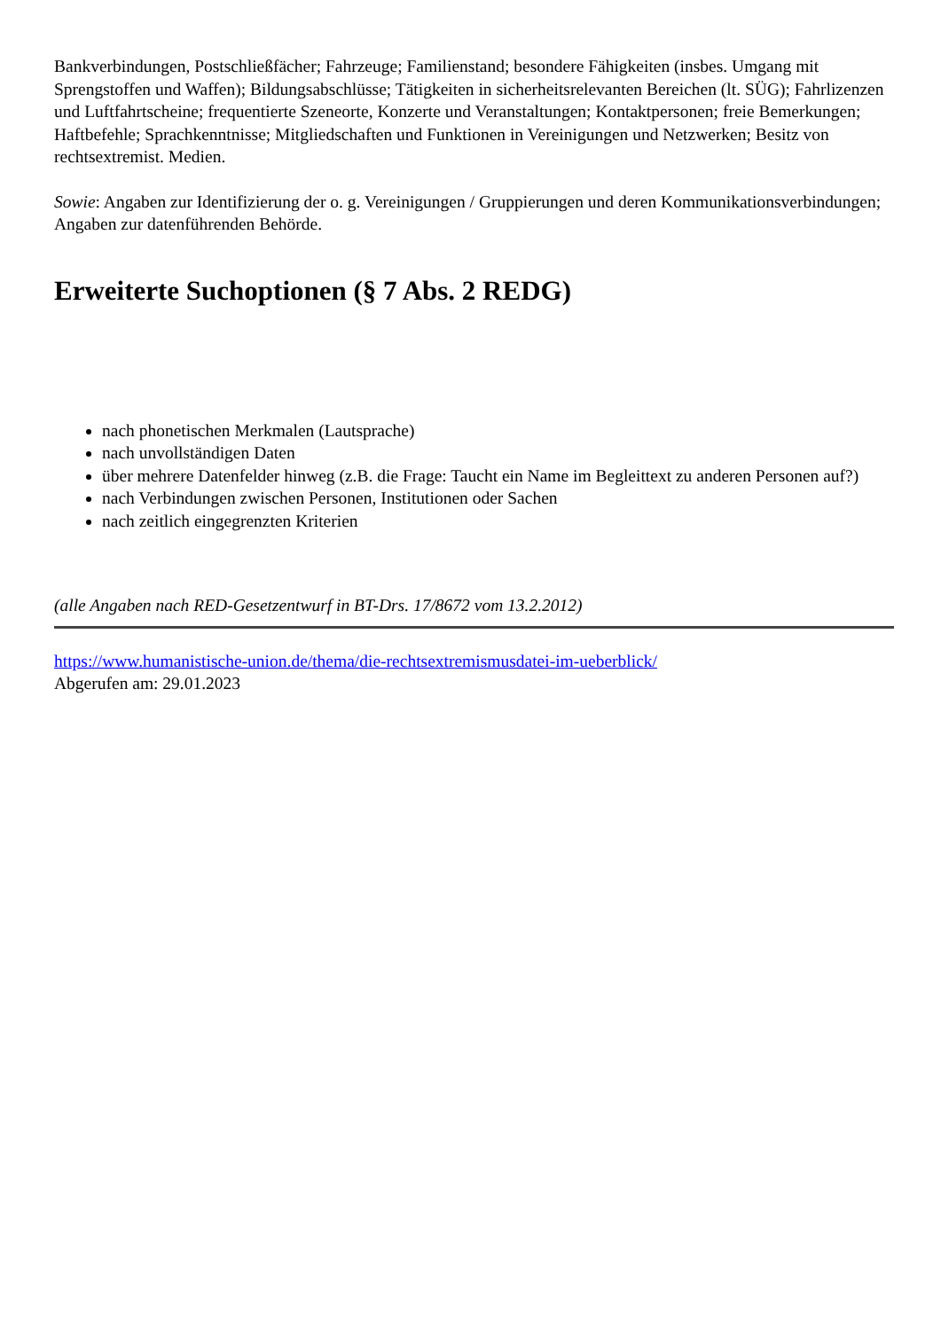Bankverbindungen, Postschließfächer; Fahrzeuge; Familienstand; besondere Fähigkeiten (insbes. Umgang mit Sprengstoffen und Waffen); Bildungsabschlüsse; Tätigkeiten in sicherheitsrelevanten Bereichen (lt. SÜG); Fahrlizenzen und Luftfahrtscheine; frequentierte Szeneorte, Konzerte und Veranstaltungen; Kontaktpersonen; freie Bemerkungen; Haftbefehle; Sprachkenntnisse; Mitgliedschaften und Funktionen in Vereinigungen und Netzwerken; Besitz von rechtsextremist. Medien.
Sowie: Angaben zur Identifizierung der o. g. Vereinigungen / Gruppierungen und deren Kommunikationsverbindungen; Angaben zur datenführenden Behörde.
Erweiterte Suchoptionen (§ 7 Abs. 2 REDG)
nach phonetischen Merkmalen (Lautsprache)
nach unvollständigen Daten
über mehrere Datenfelder hinweg (z.B. die Frage: Taucht ein Name im Begleittext zu anderen Personen auf?)
nach Verbindungen zwischen Personen, Institutionen oder Sachen
nach zeitlich eingegrenzten Kriterien
(alle Angaben nach RED-Gesetzentwurf in BT-Drs. 17/8672 vom 13.2.2012)
https://www.humanistische-union.de/thema/die-rechtsextremismusdatei-im-ueberblick/
Abgerufen am: 29.01.2023